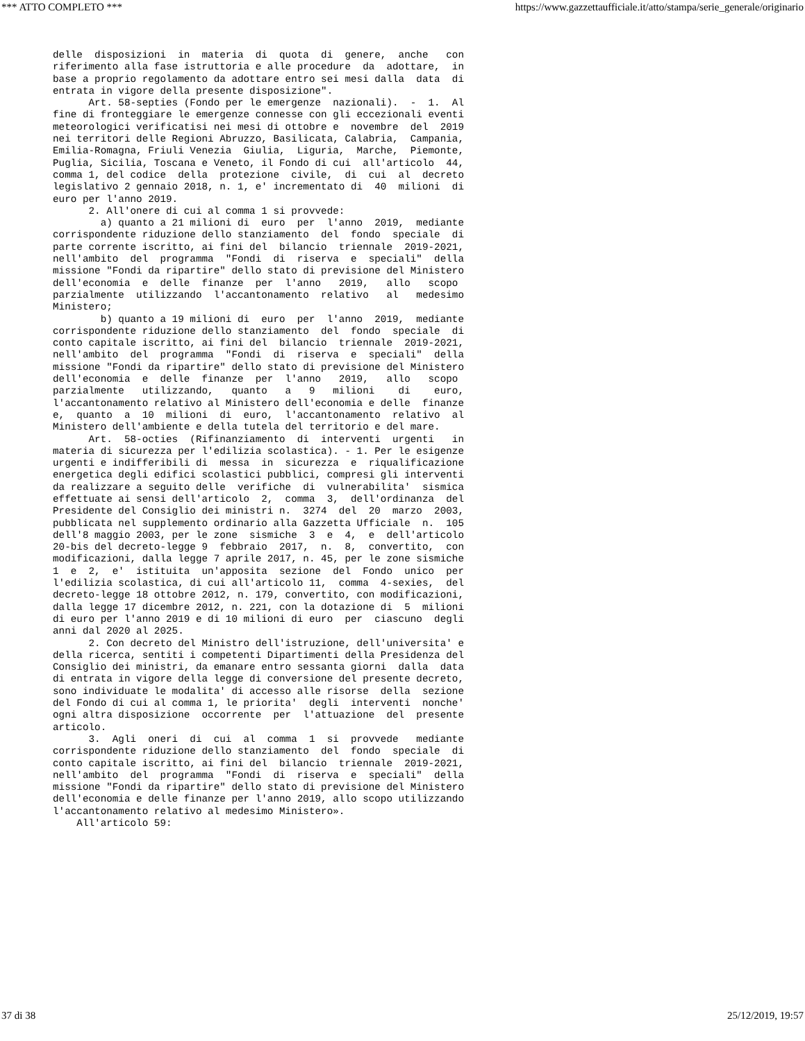*** ATTO COMPLETO *** https://www.gazzettaufficiale.it/atto/stampa/serie_generale/originario
delle  disposizioni  in  materia  di  quota  di  genere,  anche   con
riferimento alla fase istruttoria e alle procedure  da  adottare,  in
base a proprio regolamento da adottare entro sei mesi dalla  data  di
entrata in vigore della presente disposizione".
      Art. 58-septies (Fondo per le emergenze  nazionali).  -  1.  Al
fine di fronteggiare le emergenze connesse con gli eccezionali eventi
meteorologici verificatisi nei mesi di ottobre e  novembre  del  2019
nei territori delle Regioni Abruzzo, Basilicata, Calabria,  Campania,
Emilia-Romagna, Friuli Venezia  Giulia,  Liguria,  Marche,  Piemonte,
Puglia, Sicilia, Toscana e Veneto, il Fondo di cui  all'articolo  44,
comma 1, del codice  della  protezione  civile,  di  cui  al  decreto
legislativo 2 gennaio 2018, n. 1, e' incrementato di  40  milioni  di
euro per l'anno 2019.
      2. All'onere di cui al comma 1 si provvede:
        a) quanto a 21 milioni di  euro  per  l'anno  2019,  mediante
corrispondente riduzione dello stanziamento  del  fondo  speciale  di
parte corrente iscritto, ai fini del  bilancio  triennale  2019-2021,
nell'ambito  del  programma  "Fondi  di  riserva  e  speciali"  della
missione "Fondi da ripartire" dello stato di previsione del Ministero
dell'economia  e  delle  finanze  per  l'anno   2019,   allo   scopo
parzialmente  utilizzando  l'accantonamento  relativo   al   medesimo
Ministero;
        b) quanto a 19 milioni di  euro  per  l'anno  2019,  mediante
corrispondente riduzione dello stanziamento  del  fondo  speciale  di
conto capitale iscritto, ai fini del  bilancio  triennale  2019-2021,
nell'ambito  del  programma  "Fondi  di  riserva  e  speciali"  della
missione "Fondi da ripartire" dello stato di previsione del Ministero
dell'economia  e  delle  finanze  per  l'anno   2019,   allo   scopo
parzialmente   utilizzando,   quanto   a   9   milioni    di    euro,
l'accantonamento relativo al Ministero dell'economia e delle  finanze
e,  quanto  a  10  milioni  di  euro,  l'accantonamento  relativo  al
Ministero dell'ambiente e della tutela del territorio e del mare.
      Art.  58-octies  (Rifinanziamento  di  interventi  urgenti   in
materia di sicurezza per l'edilizia scolastica). - 1. Per le esigenze
urgenti e indifferibili di  messa  in  sicurezza  e  riqualificazione
energetica degli edifici scolastici pubblici, compresi gli interventi
da realizzare a seguito delle  verifiche  di  vulnerabilita'  sismica
effettuate ai sensi dell'articolo  2,  comma  3,  dell'ordinanza  del
Presidente del Consiglio dei ministri n.  3274  del  20  marzo  2003,
pubblicata nel supplemento ordinario alla Gazzetta Ufficiale  n.  105
dell'8 maggio 2003, per le zone  sismiche  3  e  4,  e  dell'articolo
20-bis del decreto-legge 9  febbraio  2017,  n.  8,  convertito,  con
modificazioni, dalla legge 7 aprile 2017, n. 45, per le zone sismiche
1  e  2,  e'  istituita  un'apposita  sezione  del  Fondo  unico  per
l'edilizia scolastica, di cui all'articolo 11,  comma  4-sexies,  del
decreto-legge 18 ottobre 2012, n. 179, convertito, con modificazioni,
dalla legge 17 dicembre 2012, n. 221, con la dotazione di  5  milioni
di euro per l'anno 2019 e di 10 milioni di euro  per  ciascuno  degli
anni dal 2020 al 2025.
      2. Con decreto del Ministro dell'istruzione, dell'universita' e
della ricerca, sentiti i competenti Dipartimenti della Presidenza del
Consiglio dei ministri, da emanare entro sessanta giorni  dalla  data
di entrata in vigore della legge di conversione del presente decreto,
sono individuate le modalita' di accesso alle risorse  della  sezione
del Fondo di cui al comma 1, le priorita'  degli  interventi  nonche'
ogni altra disposizione  occorrente  per  l'attuazione  del  presente
articolo.
      3.  Agli  oneri  di  cui  al  comma  1  si  provvede   mediante
corrispondente riduzione dello stanziamento  del  fondo  speciale  di
conto capitale iscritto, ai fini del  bilancio  triennale  2019-2021,
nell'ambito  del  programma  "Fondi  di  riserva  e  speciali"  della
missione "Fondi da ripartire" dello stato di previsione del Ministero
dell'economia e delle finanze per l'anno 2019, allo scopo utilizzando
l'accantonamento relativo al medesimo Ministero».
    All'articolo 59:
37 di 38 25/12/2019, 19:57